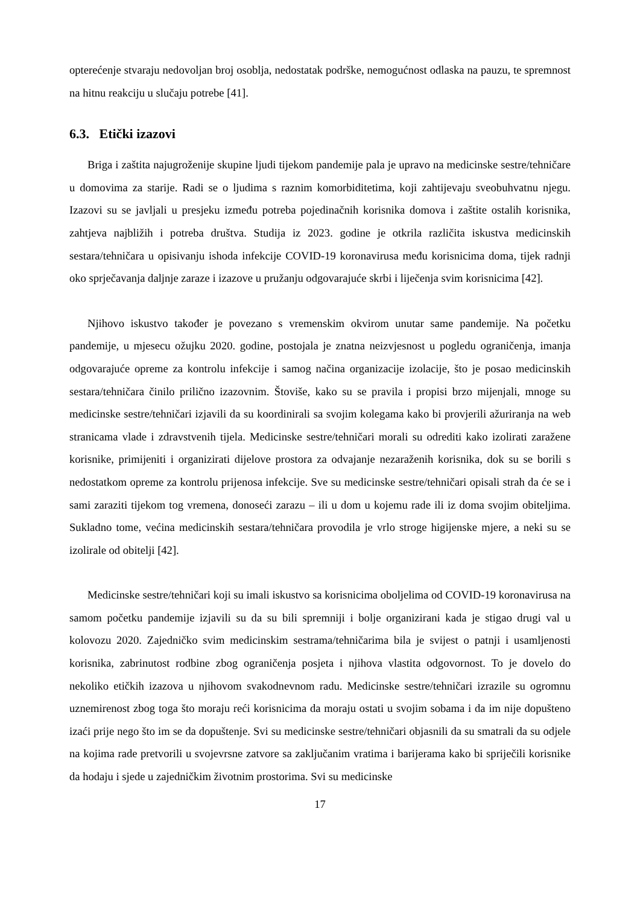opterećenje stvaraju nedovoljan broj osoblja, nedostatak podrške, nemogućnost odlaska na pauzu, te spremnost na hitnu reakciju u slučaju potrebe [41].
6.3. Etički izazovi
Briga i zaštita najugroženije skupine ljudi tijekom pandemije pala je upravo na medicinske sestre/tehničare u domovima za starije. Radi se o ljudima s raznim komorbiditetima, koji zahtijevaju sveobuhvatnu njegu. Izazovi su se javljali u presjeku između potreba pojedinačnih korisnika domova i zaštite ostalih korisnika, zahtjeva najbližih i potreba društva. Studija iz 2023. godine je otkrila različita iskustva medicinskih sestara/tehničara u opisivanju ishoda infekcije COVID-19 koronavirusa među korisnicima doma, tijek radnji oko sprječavanja daljnje zaraze i izazove u pružanju odgovarajuće skrbi i liječenja svim korisnicima [42].
Njihovo iskustvo također je povezano s vremenskim okvirom unutar same pandemije. Na početku pandemije, u mjesecu ožujku 2020. godine, postojala je znatna neizvjesnost u pogledu ograničenja, imanja odgovarajuće opreme za kontrolu infekcije i samog načina organizacije izolacije, što je posao medicinskih sestara/tehničara činilo prilično izazovnim. Štoviše, kako su se pravila i propisi brzo mijenjali, mnoge su medicinske sestre/tehničari izjavili da su koordinirali sa svojim kolegama kako bi provjerili ažuriranja na web stranicama vlade i zdravstvenih tijela. Medicinske sestre/tehničari morali su odrediti kako izolirati zaražene korisnike, primijeniti i organizirati dijelove prostora za odvajanje nezaraženih korisnika, dok su se borili s nedostatkom opreme za kontrolu prijenosa infekcije. Sve su medicinske sestre/tehničari opisali strah da će se i sami zaraziti tijekom tog vremena, donoseći zarazu – ili u dom u kojemu rade ili iz doma svojim obiteljima. Sukladno tome, većina medicinskih sestara/tehničara provodila je vrlo stroge higijenske mjere, a neki su se izolirale od obitelji [42].
Medicinske sestre/tehničari koji su imali iskustvo sa korisnicima oboljelima od COVID-19 koronavirusa na samom početku pandemije izjavili su da su bili spremniji i bolje organizirani kada je stigao drugi val u kolovozu 2020. Zajedničko svim medicinskim sestrama/tehničarima bila je svijest o patnji i usamljenosti korisnika, zabrinutost rodbine zbog ograničenja posjeta i njihova vlastita odgovornost. To je dovelo do nekoliko etičkih izazova u njihovom svakodnevnom radu. Medicinske sestre/tehničari izrazile su ogromnu uznemirenost zbog toga što moraju reći korisnicima da moraju ostati u svojim sobama i da im nije dopušteno izaći prije nego što im se da dopuštenje. Svi su medicinske sestre/tehničari objasnili da su smatrali da su odjele na kojima rade pretvorili u svojevrsne zatvore sa zaključanim vratima i barijerama kako bi spriječili korisnike da hodaju i sjede u zajedničkim životnim prostorima. Svi su medicinske
17